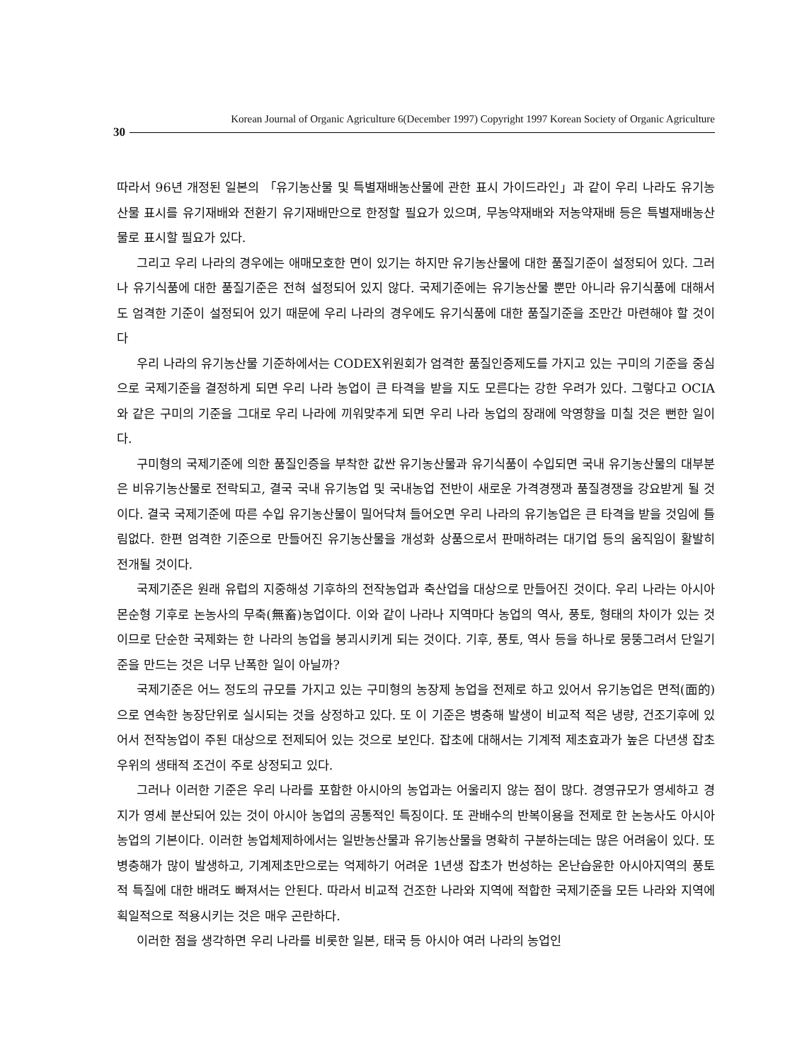Korean Journal of Organic Agriculture 6(December 1997) Copyright 1997 Korean Society of Organic Agriculture
30
따라서 96년 개정된 일본의 「유기농산물 및 특별재배농산물에 관한 표시 가이드라인」과 같이 우리 나라도 유기농산물 표시를 유기재배와 전환기 유기재배만으로 한정할 필요가 있으며, 무농약재배와 저농약재배 등은 특별재배농산물로 표시할 필요가 있다.
그리고 우리 나라의 경우에는 애매모호한 면이 있기는 하지만 유기농산물에 대한 품질기준이 설정되어 있다. 그러나 유기식품에 대한 품질기준은 전혀 설정되어 있지 않다. 국제기준에는 유기농산물 뿐만 아니라 유기식품에 대해서도 엄격한 기준이 설정되어 있기 때문에 우리 나라의 경우에도 유기식품에 대한 품질기준을 조만간 마련해야 할 것이다
우리 나라의 유기농산물 기준하에서는 CODEX위원회가 엄격한 품질인증제도를 가지고 있는 구미의 기준을 중심으로 국제기준을 결정하게 되면 우리 나라 농업이 큰 타격을 받을 지도 모른다는 강한 우려가 있다. 그렇다고 OCIA와 같은 구미의 기준을 그대로 우리 나라에 끼워맞추게 되면 우리 나라 농업의 장래에 악영향을 미칠 것은 뻔한 일이다.
구미형의 국제기준에 의한 품질인증을 부착한 값싼 유기농산물과 유기식품이 수입되면 국내 유기농산물의 대부분은 비유기농산물로 전락되고, 결국 국내 유기농업 및 국내농업 전반이 새로운 가격경쟁과 품질경쟁을 강요받게 될 것이다. 결국 국제기준에 따른 수입 유기농산물이 밀어닥쳐 들어오면 우리 나라의 유기농업은 큰 타격을 받을 것임에 틀림없다. 한편 엄격한 기준으로 만들어진 유기농산물을 개성화 상품으로서 판매하려는 대기업 등의 움직임이 활발히 전개될 것이다.
국제기준은 원래 유럽의 지중해성 기후하의 전작농업과 축산업을 대상으로 만들어진 것이다. 우리 나라는 아시아 몬순형 기후로 논농사의 무축(無畜)농업이다. 이와 같이 나라나 지역마다 농업의 역사, 풍토, 형태의 차이가 있는 것이므로 단순한 국제화는 한 나라의 농업을 붕괴시키게 되는 것이다. 기후, 풍토, 역사 등을 하나로 뭉뚱그려서 단일기준을 만드는 것은 너무 난폭한 일이 아닐까?
국제기준은 어느 정도의 규모를 가지고 있는 구미형의 농장제 농업을 전제로 하고 있어서 유기농업은 면적(面的)으로 연속한 농장단위로 실시되는 것을 상정하고 있다. 또 이 기준은 병충해 발생이 비교적 적은 냉량, 건조기후에 있어서 전작농업이 주된 대상으로 전제되어 있는 것으로 보인다. 잡초에 대해서는 기계적 제초효과가 높은 다년생 잡초우위의 생태적 조건이 주로 상정되고 있다.
그러나 이러한 기준은 우리 나라를 포함한 아시아의 농업과는 어울리지 않는 점이 많다. 경영규모가 영세하고 경지가 영세 분산되어 있는 것이 아시아 농업의 공통적인 특징이다. 또 관배수의 반복이용을 전제로 한 논농사도 아시아 농업의 기본이다. 이러한 농업체제하에서는 일반농산물과 유기농산물을 명확히 구분하는데는 많은 어려움이 있다. 또 병충해가 많이 발생하고, 기계제초만으로는 억제하기 어려운 1년생 잡초가 번성하는 온난습윤한 아시아지역의 풍토적 특질에 대한 배려도 빠져서는 안된다. 따라서 비교적 건조한 나라와 지역에 적합한 국제기준을 모든 나라와 지역에 획일적으로 적용시키는 것은 매우 곤란하다.
이러한 점을 생각하면 우리 나라를 비롯한 일본, 태국 등 아시아 여러 나라의 농업인